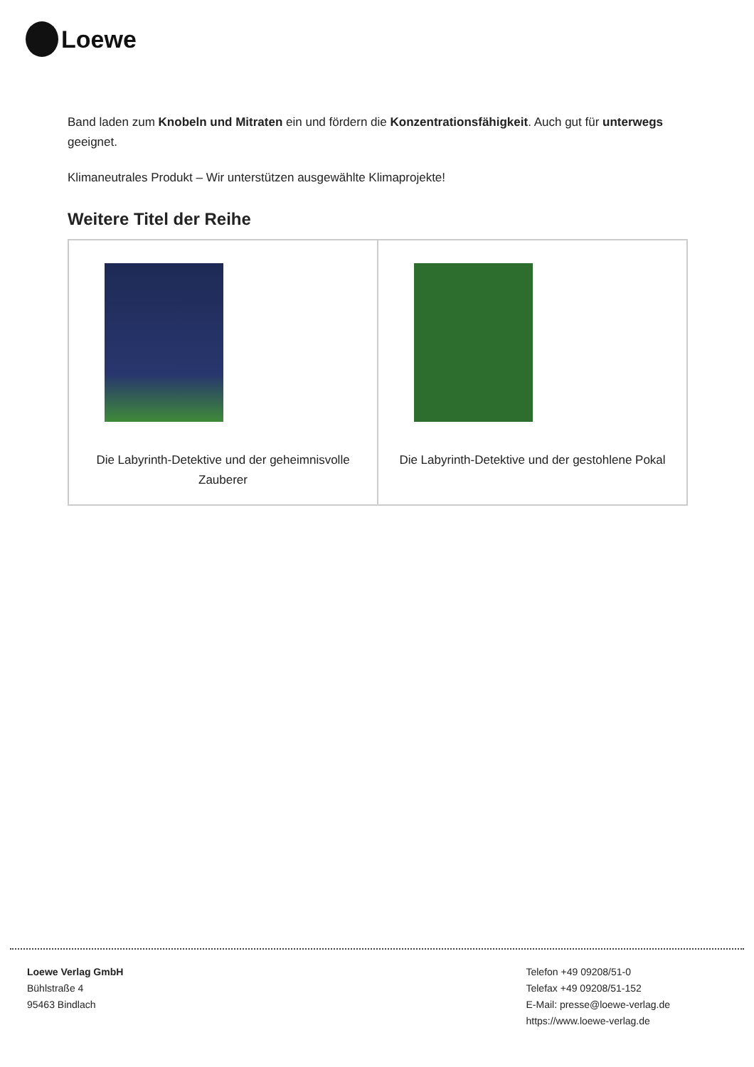Loewe
Band laden zum Knobeln und Mitraten ein und fördern die Konzentrationsfähigkeit. Auch gut für unterwegs geeignet.
Klimaneutrales Produkt – Wir unterstützen ausgewählte Klimaprojekte!
Weitere Titel der Reihe
| Die Labyrinth-Detektive und der geheimnisvolle Zauberer | Die Labyrinth-Detektive und der gestohlene Pokal |
Loewe Verlag GmbH
Bühlstraße 4
95463 Bindlach
Telefon +49 09208/51-0
Telefax +49 09208/51-152
E-Mail: presse@loewe-verlag.de
https://www.loewe-verlag.de